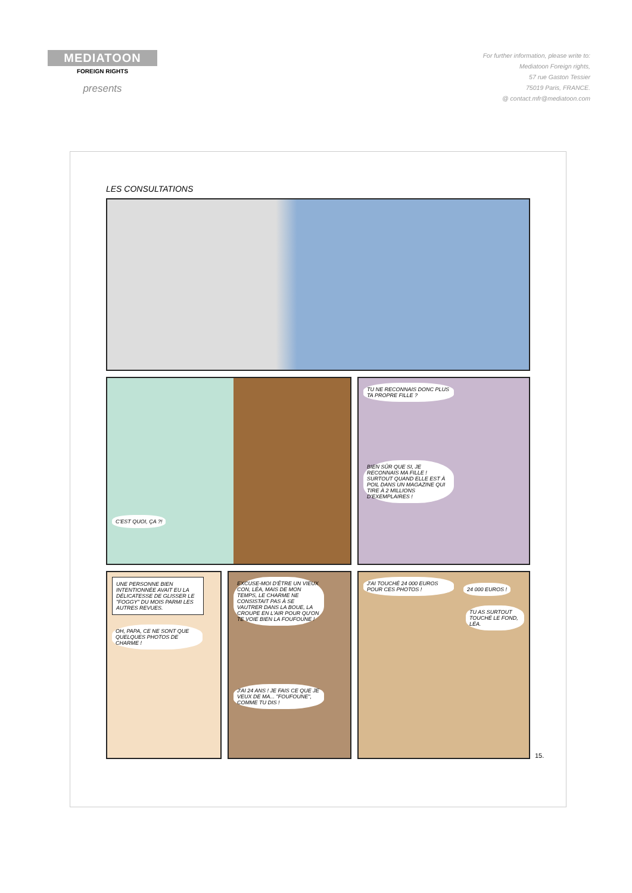MEDIATOON
FOREIGN RIGHTS
presents
For further information, please write to:
Mediatoon Foreign rights,
57 rue Gaston Tessier
75019 Paris, FRANCE.
@ contact.mfr@mediatoon.com
LES CONSULTATIONS
C'EST QUOI, ÇA ?!
TU NE RECONNAIS DONC PLUS TA PROPRE FILLE ?
BIEN SÛR QUE SI, JE RECONNAIS MA FILLE ! SURTOUT QUAND ELLE EST À POIL DANS UN MAGAZINE QUI TIRE À 2 MILLIONS D'EXEMPLAIRES !
UNE PERSONNE BIEN INTENTIONNÉE AVAIT EU LA DÉLICATESSE DE GLISSER LE "FOGGY" DU MOIS PARMI LES AUTRES REVUES.
OH, PAPA, CE NE SONT QUE QUELQUES PHOTOS DE CHARME !
EXCUSE-MOI D'ÊTRE UN VIEUX CON, LÉA, MAIS DE MON TEMPS, LE CHARME NE CONSISTAIT PAS À SE VAUTRER DANS LA BOUE, LA CROUPE EN L'AIR POUR QU'ON TE VOIE BIEN LA FOUFOUNE !
J'AI 24 ANS ! JE FAIS CE QUE JE VEUX DE MA... "FOUFOUNE", COMME TU DIS !
J'AI TOUCHÉ 24 000 EUROS POUR CES PHOTOS !
24 000 EUROS !
TU AS SURTOUT TOUCHÉ LE FOND, LÉA.
15.